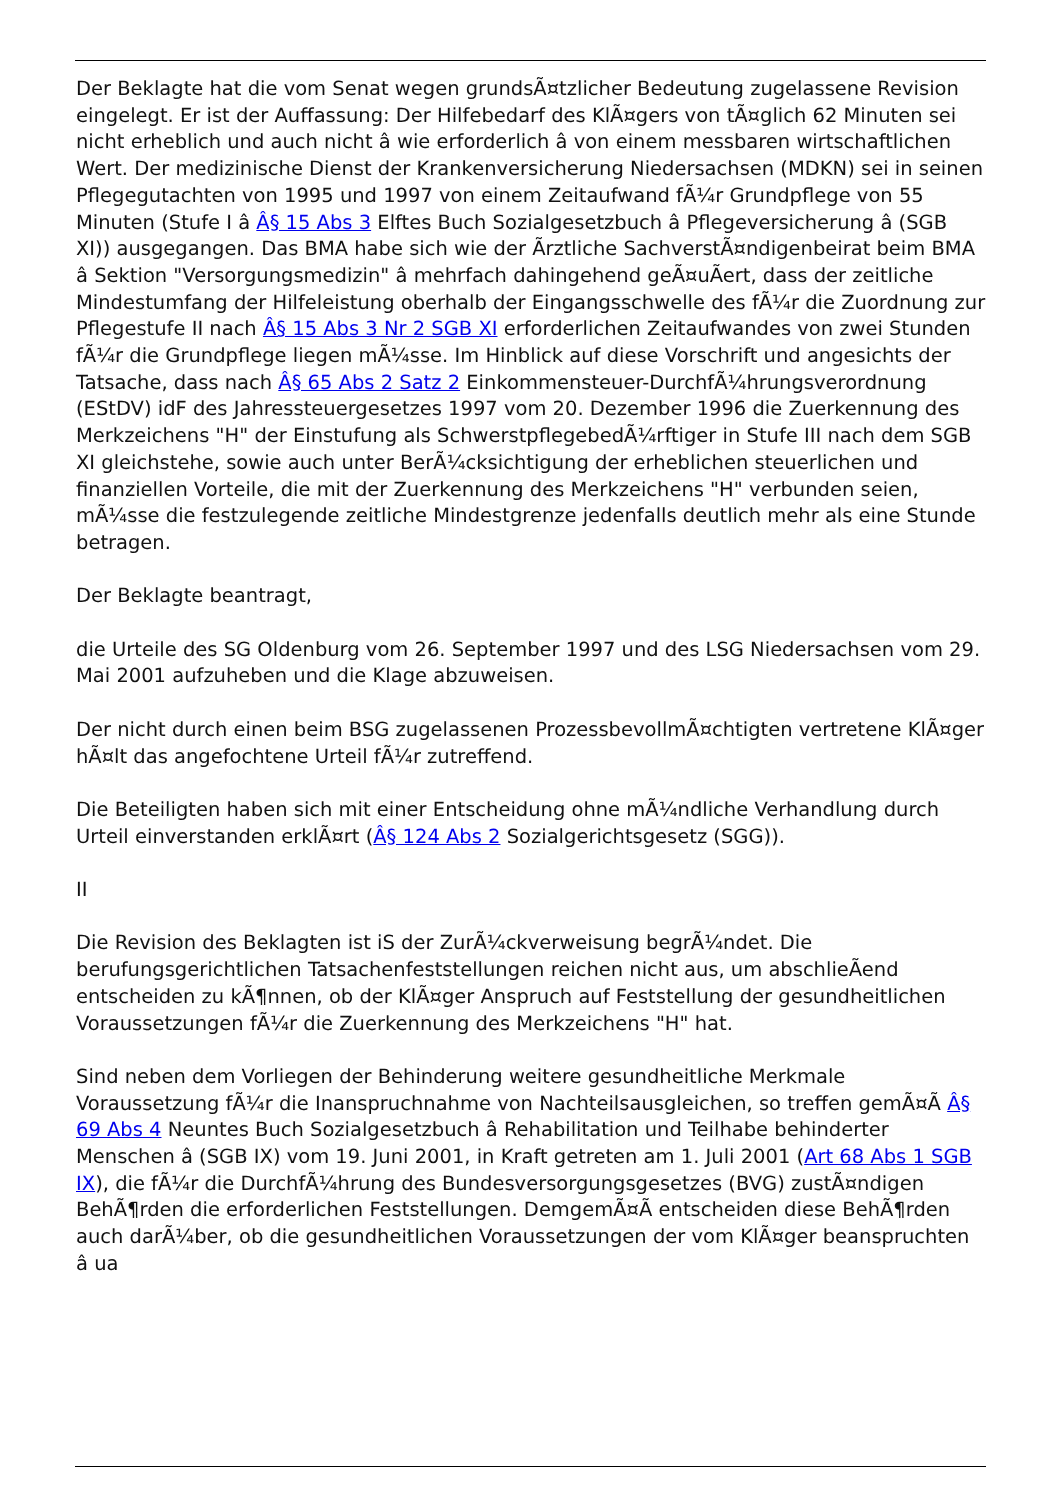Der Beklagte hat die vom Senat wegen grundsÃ¤tzlicher Bedeutung zugelassene Revision eingelegt. Er ist der Auffassung: Der Hilfebedarf des KlÃ¤gers von tÃ¤glich 62 Minuten sei nicht erheblich und auch nicht â wie erforderlich â von einem messbaren wirtschaftlichen Wert. Der medizinische Dienst der Krankenversicherung Niedersachsen (MDKN) sei in seinen Pflegegutachten von 1995 und 1997 von einem Zeitaufwand fÃ¼r Grundpflege von 55 Minuten (Stufe I â Â§ 15 Abs 3 Elftes Buch Sozialgesetzbuch â Pflegeversicherung â (SGB XI)) ausgegangen. Das BMA habe sich wie der Ãrztliche SachverstÃ¤ndigenbeirat beim BMA â Sektion "Versorgungsmedizin" â mehrfach dahingehend geÃ¤uÃert, dass der zeitliche Mindestumfang der Hilfeleistung oberhalb der Eingangsschwelle des fÃ¼r die Zuordnung zur Pflegestufe II nach Â§ 15 Abs 3 Nr 2 SGB XI erforderlichen Zeitaufwandes von zwei Stunden fÃ¼r die Grundpflege liegen mÃ¼sse. Im Hinblick auf diese Vorschrift und angesichts der Tatsache, dass nach Â§ 65 Abs 2 Satz 2 Einkommensteuer-DurchfÃ¼hrungsverordnung (EStDV) idF des Jahressteuergesetzes 1997 vom 20. Dezember 1996 die Zuerkennung des Merkzeichens "H" der Einstufung als SchwerstpflegebedÃ¼rftiger in Stufe III nach dem SGB XI gleichstehe, sowie auch unter BerÃ¼cksichtigung der erheblichen steuerlichen und finanziellen Vorteile, die mit der Zuerkennung des Merkzeichens "H" verbunden seien, mÃ¼sse die festzulegende zeitliche Mindestgrenze jedenfalls deutlich mehr als eine Stunde betragen.
Der Beklagte beantragt,
die Urteile des SG Oldenburg vom 26. September 1997 und des LSG Niedersachsen vom 29. Mai 2001 aufzuheben und die Klage abzuweisen.
Der nicht durch einen beim BSG zugelassenen ProzessbevollmÃ¤chtigten vertretene KlÃ¤ger hÃ¤lt das angefochtene Urteil fÃ¼r zutreffend.
Die Beteiligten haben sich mit einer Entscheidung ohne mÃ¼ndliche Verhandlung durch Urteil einverstanden erklÃ¤rt (Â§ 124 Abs 2 Sozialgerichtsgesetz (SGG)).
II
Die Revision des Beklagten ist iS der ZurÃ¼ckverweisung begrÃ¼ndet. Die berufungsgerichtlichen Tatsachenfeststellungen reichen nicht aus, um abschlieÃend entscheiden zu kÃ¶nnen, ob der KlÃ¤ger Anspruch auf Feststellung der gesundheitlichen Voraussetzungen fÃ¼r die Zuerkennung des Merkzeichens "H" hat.
Sind neben dem Vorliegen der Behinderung weitere gesundheitliche Merkmale Voraussetzung fÃ¼r die Inanspruchnahme von Nachteilsausgleichen, so treffen gemÃ¤Ã Â§ 69 Abs 4 Neuntes Buch Sozialgesetzbuch â Rehabilitation und Teilhabe behinderter Menschen â (SGB IX) vom 19. Juni 2001, in Kraft getreten am 1. Juli 2001 (Art 68 Abs 1 SGB IX), die fÃ¼r die DurchfÃ¼hrung des Bundesversorgungsgesetzes (BVG) zustÃ¤ndigen BehÃ¶rden die erforderlichen Feststellungen. DemgemÃ¤Ã entscheiden diese BehÃ¶rden auch darÃ¼ber, ob die gesundheitlichen Voraussetzungen der vom KlÃ¤ger beanspruchten â ua